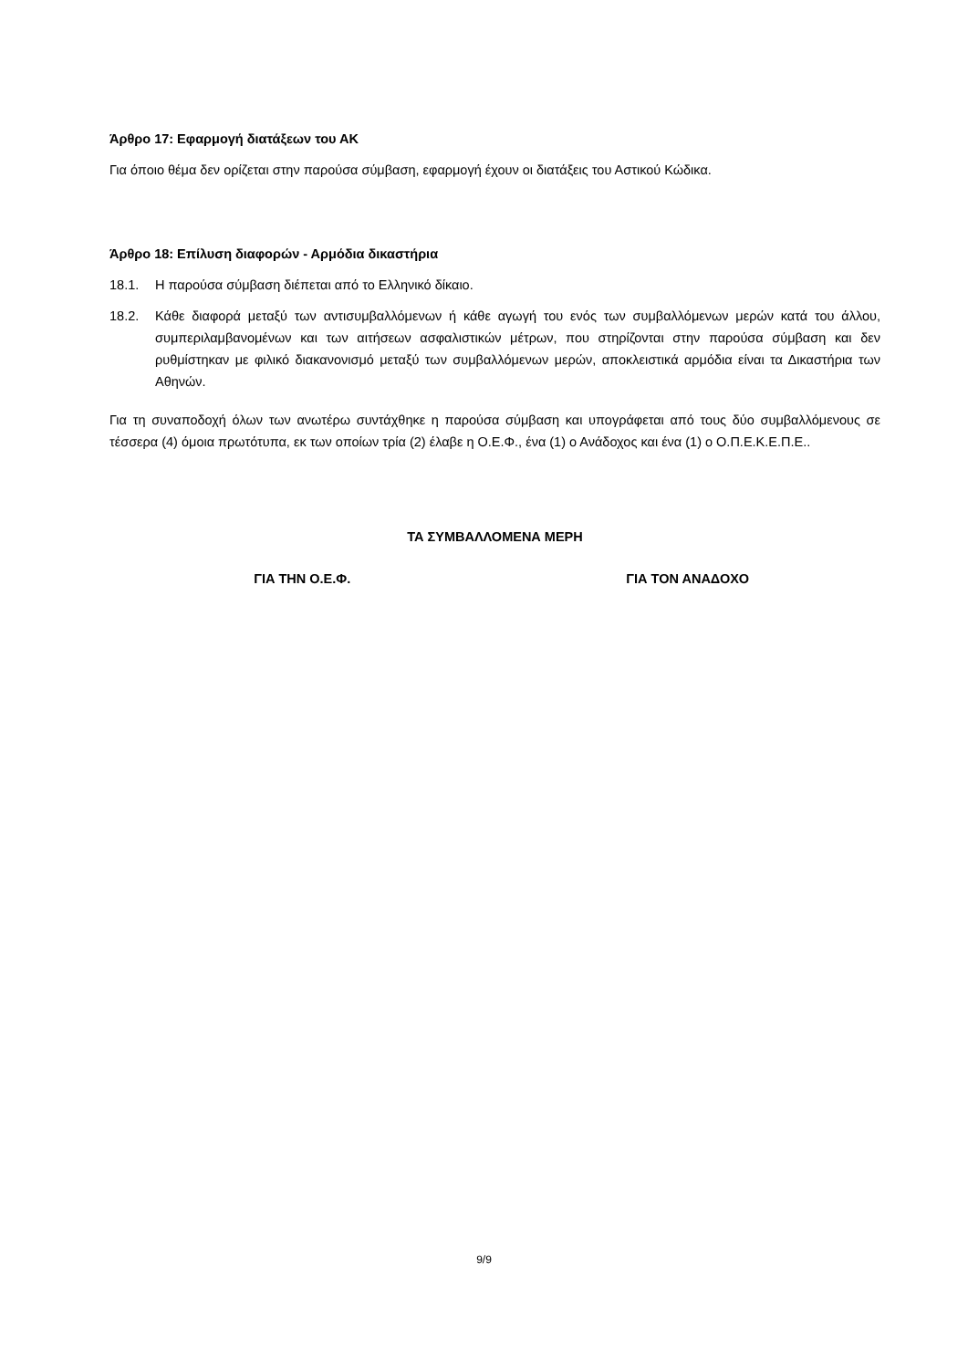Άρθρο 17: Εφαρμογή διατάξεων του ΑΚ
Για όποιο θέμα δεν ορίζεται στην παρούσα σύμβαση, εφαρμογή έχουν οι διατάξεις του Αστικού Κώδικα.
Άρθρο 18: Επίλυση διαφορών - Αρμόδια δικαστήρια
18.1. Η παρούσα σύμβαση διέπεται από το Ελληνικό δίκαιο.
18.2. Κάθε διαφορά μεταξύ των αντισυμβαλλόμενων ή κάθε αγωγή του ενός των συμβαλλόμενων μερών κατά του άλλου, συμπεριλαμβανομένων και των αιτήσεων ασφαλιστικών μέτρων, που στηρίζονται στην παρούσα σύμβαση και δεν ρυθμίστηκαν με φιλικό διακανονισμό μεταξύ των συμβαλλόμενων μερών, αποκλειστικά αρμόδια είναι τα Δικαστήρια των Αθηνών.
Για τη συναποδοχή όλων των ανωτέρω συντάχθηκε η παρούσα σύμβαση και υπογράφεται από τους δύο συμβαλλόμενους σε τέσσερα (4) όμοια πρωτότυπα, εκ των οποίων τρία (2) έλαβε η Ο.Ε.Φ., ένα (1) ο Ανάδοχος και ένα (1) ο Ο.Π.Ε.Κ.Ε.Π.Ε..
ΤΑ ΣΥΜΒΑΛΛΟΜΕΝΑ ΜΕΡΗ
ΓΙΑ ΤΗΝ Ο.Ε.Φ. ΓΙΑ ΤΟΝ ΑΝΑΔΟΧΟ
9/9